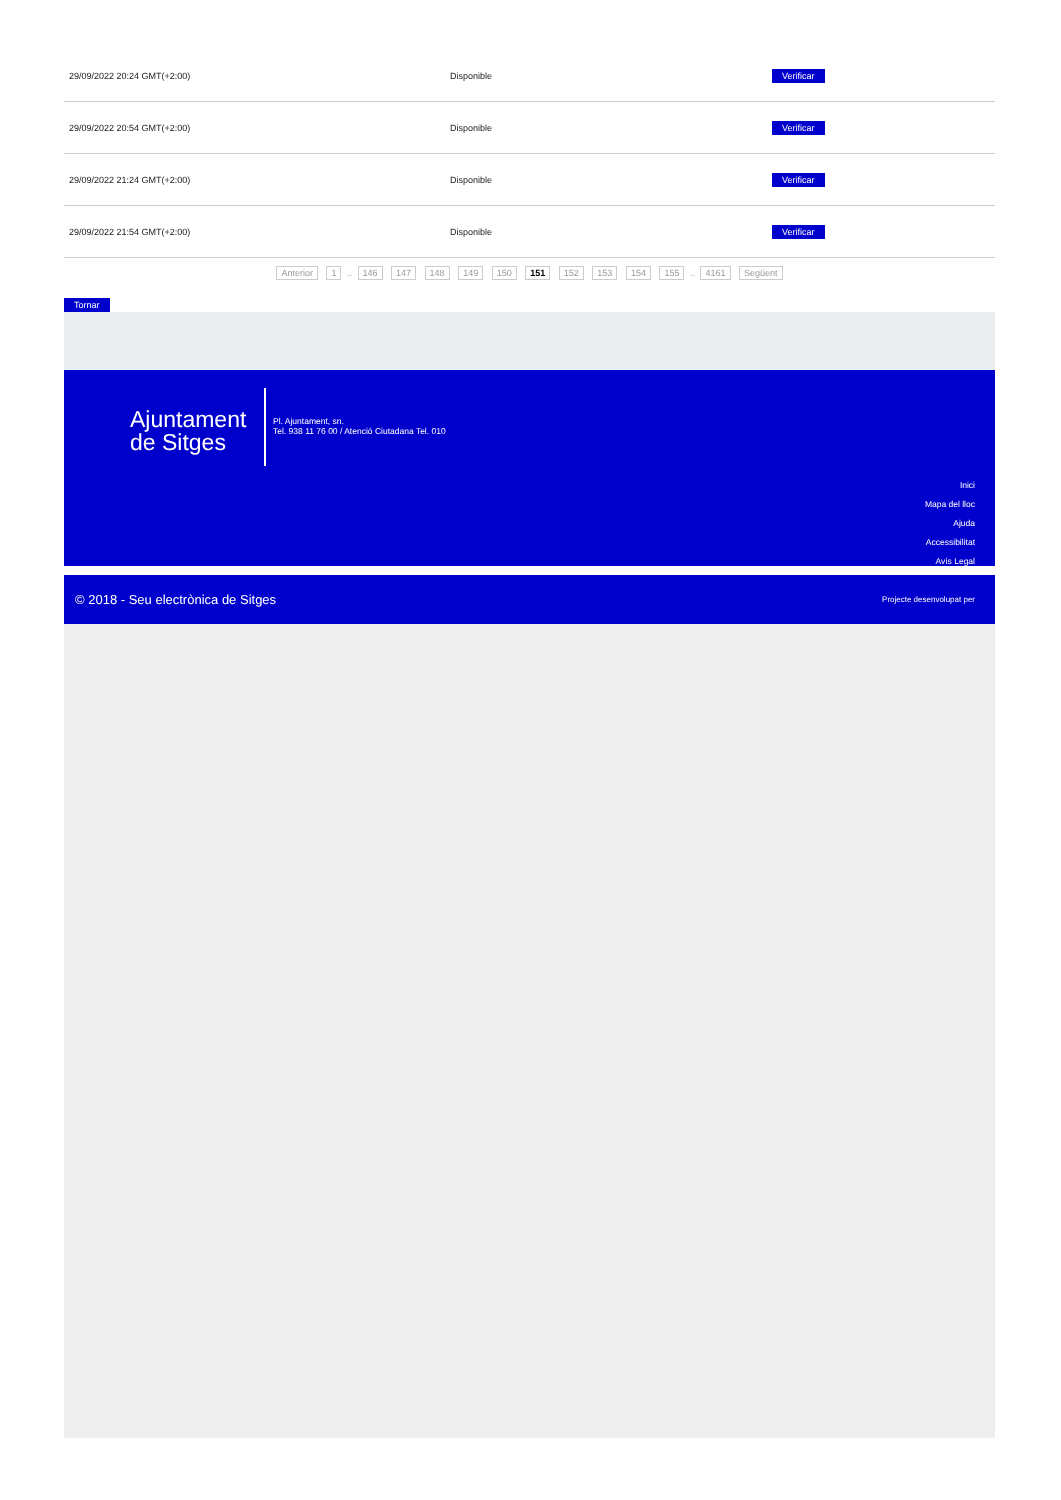| 29/09/2022 20:24 GMT(+2:00) | Disponible | Verificar |
| 29/09/2022 20:54 GMT(+2:00) | Disponible | Verificar |
| 29/09/2022 21:24 GMT(+2:00) | Disponible | Verificar |
| 29/09/2022 21:54 GMT(+2:00) | Disponible | Verificar |
Anterior 1 .. 146 147 148 149 150 151 152 153 154 155 .. 4161 Següent
Tornar
Ajuntament
de Sitges
Pl. Ajuntament, sn.
Tel. 938 11 76 00 / Atenció Ciutadana Tel. 010
Inici
Mapa del lloc
Ajuda
Accessibilitat
Avís Legal
© 2018 - Seu electrònica de Sitges Projecte desenvolupat per